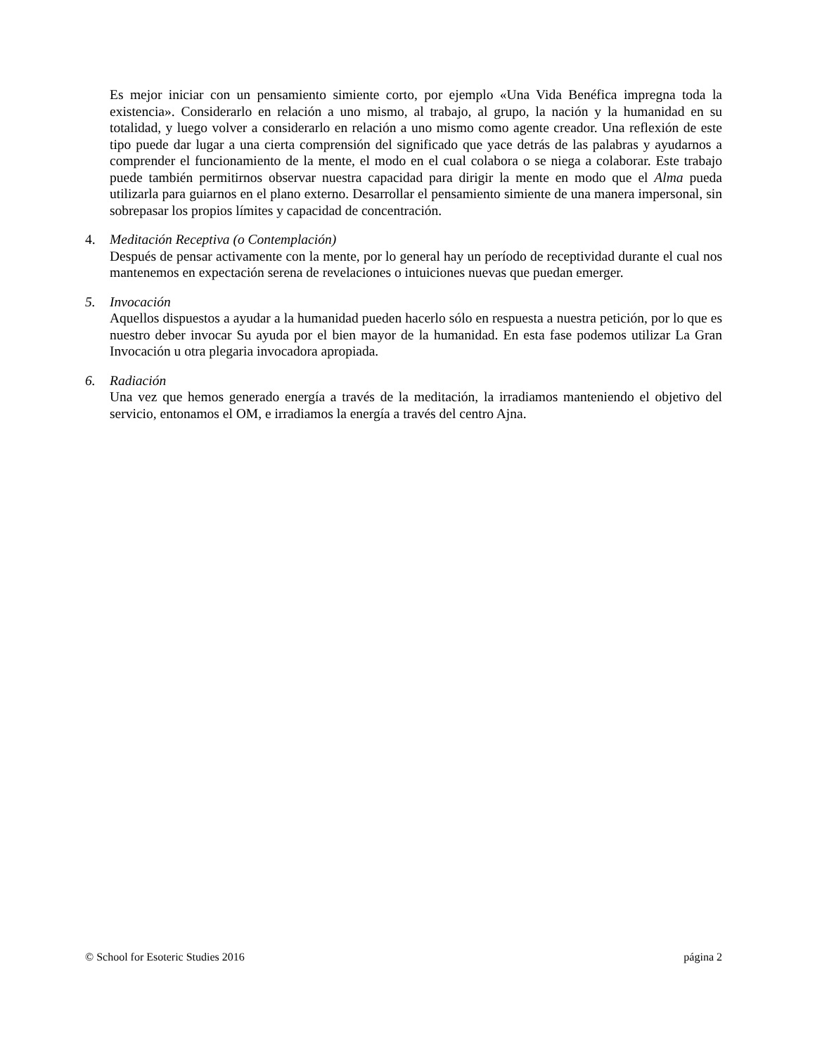Es mejor iniciar con un pensamiento simiente corto, por ejemplo «Una Vida Benéfica impregna toda la existencia». Considerarlo en relación a uno mismo, al trabajo, al grupo, la nación y la humanidad en su totalidad, y luego volver a considerarlo en relación a uno mismo como agente creador. Una reflexión de este tipo puede dar lugar a una cierta comprensión del significado que yace detrás de las palabras y ayudarnos a comprender el funcionamiento de la mente, el modo en el cual colabora o se niega a colaborar. Este trabajo puede también permitirnos observar nuestra capacidad para dirigir la mente en modo que el Alma pueda utilizarla para guiarnos en el plano externo. Desarrollar el pensamiento simiente de una manera impersonal, sin sobrepasar los propios límites y capacidad de concentración.
4. Meditación Receptiva (o Contemplación)
Después de pensar activamente con la mente, por lo general hay un período de receptividad durante el cual nos mantenemos en expectación serena de revelaciones o intuiciones nuevas que puedan emerger.
5. Invocación
Aquellos dispuestos a ayudar a la humanidad pueden hacerlo sólo en respuesta a nuestra petición, por lo que es nuestro deber invocar Su ayuda por el bien mayor de la humanidad. En esta fase podemos utilizar La Gran Invocación u otra plegaria invocadora apropiada.
6. Radiación
Una vez que hemos generado energía a través de la meditación, la irradiamos manteniendo el objetivo del servicio, entonamos el OM, e irradiamos la energía a través del centro Ajna.
© School for Esoteric Studies 2016 página 2